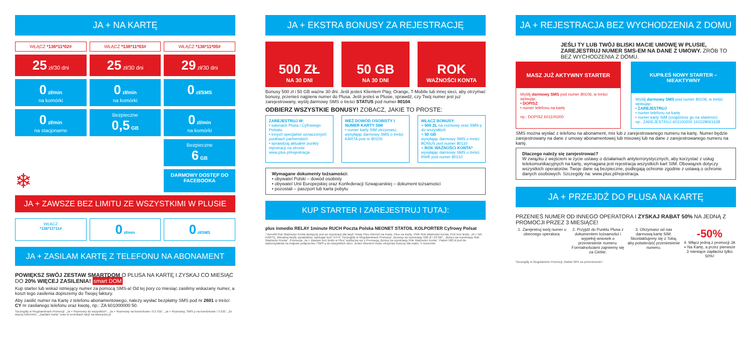JA + NA KARTĘ
WŁĄCZ *136*11*02#
WŁĄCZ *136*11*03#
WŁĄCZ *136*11*05#
25 zł/30 dni
25 zł/30 dni
29 zł/30 dni
0 zł/min
na komórki
0 zł/min
na komórki
0 zł/SMS
0 zł/min
na stacjonarne
Bezpieczne
0,5 GB
0 zł/min
na komórki
Bezpieczne
6 GB
❄
DARMOWY DOSTĘP DO FACEBOOKA
JA + ZAWSZE BEZ LIMITU ZE WSZYSTKIMI W PLUSIE
WŁĄCZ
*136*11*11#
0 zł/min
0 zł/SMS
JA + ZASILAM KARTĘ Z TELEFONU NA ABONAMENT
POWIĘKSZ SWÓJ ZESTAW SMARTDOM O PLUSA NA KARTĘ I ZYSKAJ CO MIESIĄC DO 20% WIĘCEJ ZASILENIA! smart DOM
Kup starter lub wskaż istniejący numer za pomocą SMS-a! Od tej pory co miesiąc zasilimy wskazany numer, a koszt tego zasilenia dopiszemy do Twojej faktury.
Aby zasilić numer na Kartę z telefonu abonamentowego, należy wysłać bezpłatny SMS pod nr 2601 o treści CY nr zasilanego telefonu oraz kwotę, np.: ZA 601000000 50.
Szczegóły w Regulaminach Promocji: „Ja + Rozmowy do wszystkich”, „Ja + Rozmowy na komórkowe i 0,5 GB”, „Ja + Rozmowy, SMS-y na komórkowe i 3 GB”, „2x więcej Internetu”, „Zasilam Kartę” oraz w cennikach taryf na www.plus.pl
JA + EKSTRA BONUSY ZA REJESTRACJĘ
500 ZŁ
NA 30 DNI
50 GB
NA 30 DNI
ROK
WAŻNOŚCI KONTA
Bonusy 500 zł i 50 GB ważne 30 dni. Jeśli jesteś Klientem Play, Orange, T-Mobile lub innej sieci, aby otrzymać bonusy, przenieś najpierw numer do Plusa. Jeśli jesteś w Plusie, sprawdź, czy Twój numer jest już zarejestrowany, wyślij darmowy SMS o treści STATUS pod numer 80104.
ODBIERZ WSZYSTKIE BONUSY! ZOBACZ, JAKIE TO PROSTE:
ZAREJESTRUJ W:
• salonach Plusa i Cyfrowego Polsatu
• innych specjalnie oznaczonych punktach partnerskich
• sprawdzaj aktualne punkty rejestracji na stronie www.plus.pl/rejestracja
WEŹ DOWÓD OSOBISTY I NUMER KARTY SIM
• numer karty SIM otrzymasz, wysyłając darmowy SMS o treści KARTA pod nr 80105
WŁĄCZ BONUSY:
+ 500 ZŁ na rozmowy oraz SMS-y do wszystkich
+ 50 GB
wysyłając darmowy SMS o treści BONUS pod numer 80110
+ ROK WAŻNOŚCI KONTA*
wysyłając darmowy SMS o treści RWK pod numer 80110
Wymagane dokumenty tożsamości:
• obywatel Polski – dowód osobisty
• obywatel Unii Europejskiej oraz Konfederacji Szwajcarskiej – dokument tożsamości
• pozostali – paszport lub karta pobytu
KUP STARTER I ZAREJESTRUJ TUTAJ:
plus inmedio RELAY 1minute RUCH Poczta Polska NEONET STATOIL KOLPORTER Cyfrowy Polsat
* Benefit Rok Ważności Konta dostępny jest po rejestracji dla taryf: Nowy Plus Internet na Kartę, Plus na Kartę, PNK Rok Ważności Konta, PnK bez limitu, JA + NA KARTĘ. Aktualną taryfę sprawdzisz, wpisując kod *147#. Szczegóły w Regulaminach Promocji: „Bonusy za rejestrację 500 zł i 50 GB”, „Bonus za rejestrację Rok Ważności Konta”. Promocja „Ja + Zawsze bez limitu w Plus” wyklucza się z Promocją „Bonus za rejestrację Rok Ważności Konta”. Pakiet 500 zł jest do wykorzystania na krajowe połączenia i SMS-y do wszystkich sieci. Jeden Abonent może otrzymać bonusy dla maks. 5 numerów.
JA + REJESTRACJA BEZ WYCHODZENIA Z DOMU
JEŚLI TY LUB TWÓJ BLISKI MACIE UMOWĘ W PLUSIE, ZAREJESTRUJ NUMER SMS-EM NA DANE Z UMOWY. ZRÓB TO BEZ WYCHODZENIA Z DOMU.
MASZ JUŻ AKTYWNY STARTER
Wyślij darmowy SMS pod numer 80106, w treści wpisując:
• DOPISZ
• numer telefonu na kartę
np.: DOPISZ 601100200
KUPIŁEŚ NOWY STARTER – NIEAKTYWNY
Wyślij darmowy SMS pod numer 80106, w treści wpisując:
• ZAREJESTRUJ
• numer telefonu na kartę
• numer karty SIM (znajdziesz go na starterze)
np.: ZAREJESTRUJ 601100200 141528061628
SMS można wysłać z telefonu na abonament, mix lub z zarejestrowanego numeru na kartę. Numer będzie zarejestrowany na dane z umowy abonamentowej lub mixowej lub na dane z zarejestrowanego numeru na kartę.
Dlaczego należy się zarejestrować?
W związku z wejściem w życie ustawy o działaniach antyterrorystycznych, aby korzystać z usług telekomunikacyjnych na kartę, wymagana jest rejestracja wszystkich kart SIM. Obowiązek dotyczy wszystkich operatorów. Twoje dane są bezpieczne, podlegają ochronie zgodnie z ustawą o ochronie danych osobowych. Szczegóły na: www.plus.pl/rejestracja.
JA + PRZEJDŹ DO PLUSA NA KARTĘ
PRZENIEŚ NUMER OD INNEGO OPERATORA I ZYSKAJ RABAT 50% NA JEDNĄ Z PROMOCJI PRZEZ 3 MIESIĄCE!
1. Zarejestruj swój numer u obecnego operatora.
2. Przyjdź do Punktu Plusa z dokumentem tożsamości i wypełnij wniosek o przeniesienie numeru. Formalnościami zajmiemy się za Ciebie.
3. Otrzymasz od nas darmową kartę SIM. Skontaktujemy się z Tobą, aby potwierdzić przeniesienie numeru.
-50%
4. Włącz jedną z promocji JA + Na Kartę, a przez pierwsze 3 miesiące zapłacisz tylko 50%!
Szczegóły w Regulaminie Promocji „Rabat 50% za przeniesienie”.